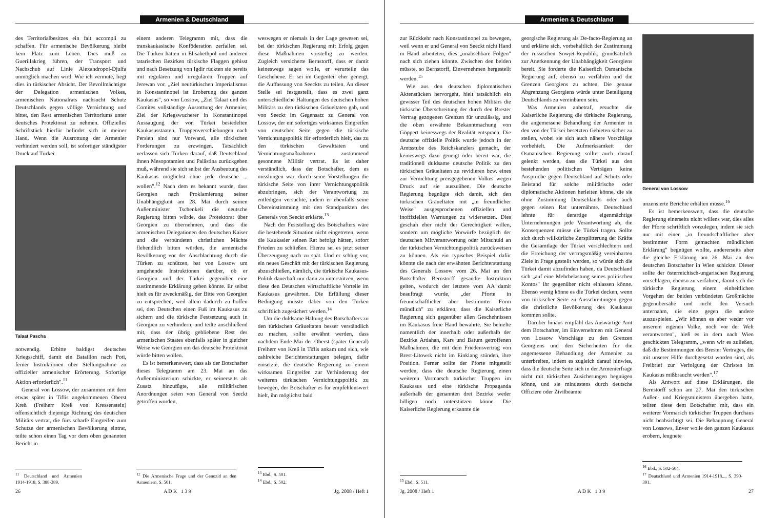Armenien & Deutschland
des Territorialbesitzes ein fait accompli zu schaffen. Für armenische Bevölkerung bleibt kein Platz zum Leben. Dies muß zu Guerillakrieg führen, der Transport und Nachschub auf Linie Alexandropol-Djulfa unmöglich machen wird. Wie ich vermute, liegt dies in türkischer Absicht. Der Bevollmächtigte der Delegation armenischen Volkes, armenischen Nationalrats nachsucht Schutz Deutschlands gegen völlige Vernichtung und bittet, den Rest armenischen Territoriums unter deutsches Protektorat zu nehmen. Offizielles Schriftstück hierfür befindet sich in meiner Hand. Wenn die Ausrottung der Armenier verhindert werden soll, ist sofortiger ständigster Druck auf Türkei
Talaat Pascha
notwendig. Erbitte baldigst deutsches Kriegsschiff, damit ein Bataillon nach Poti, ferner Instruktionen über Stellungnahme zu offizieller armenischer Erörterung. Sofortige Aktion erforderlich".<sup>11</sup>
General von Lossow, der zusammen mit dem etwas später in Tiflis angekommenen Oberst Kreß (Freiherr Kreß von Kressenstein) offensichtlich diejenige Richtung des deutschen Militärs vertrat, die fürs scharfe Eingreifen zum Schutze der armenischen Bevölkerung eintrat, teilte schon einen Tag vor dem oben genannten Bericht in
<sup>11</sup> Deutschland und Armenien 1914-1918, S. 388-389.
einem anderen Telegramm mit, dass die transkaukasische Konföderation zerfallen sei. Die Türken hätten in Elisabethpol und anderen tatarischen Bezirken türkische Flaggen gehisst und nach Besetzung von Igdir rückten sie bereits mit regulären und irregulären Truppen auf Jerewan vor. „Ziel neutürkischen Imperialismus in Konstantinopel ist Eroberung des ganzen Kaukasus", so von Lossow, „Ziel Talaat und des Comites vollständige Ausrottung der Armenier, Ziel der Kriegswucherer in Konstantinopel Aussaugung der von Türkei besiedelten Kaukasusstaaten. Truppenverschiebungen nach Persien sind nur Vorwand, alle türkischen Forderungen zu erzwingen. Tatsächlich verlassen sich Türken darauf, daß Deutschland ihnen Mesopotamien und Palästina zurückgeben muß, während sie sich selbst der Ausbeutung des Kaukasus möglichst ohne jede deutsche ... wollen".<sup>12</sup> Nach dem es bekannt wurde, dass Georgien nach Proklamierung seiner Unabhängigkeit am 28. Mai durch seinen Außenminister Tschenkeli die deutsche Regierung bitten würde, das Protektorat über Georgien zu übernehmen, und dass die armenischen Delegationen den deutschen Kaiser und die verbündeten christlichen Mächte flehendlich bitten würden, die armenische Bevölkerung vor der Abschlachtung durch die Türken zu schützen, bat von Lossow um umgehende Instruktionen darüber, ob er Georgien und der Türkei gegenüber eine zustimmende Erklärung geben könnte. Er selbst hielt es für zweckmäßig, der Bitte von Georgien zu entsprechen, weil allein dadurch zu hoffen sei, den Deutschen einen Fuß im Kaukasus zu sichern und die türkische Festsetzung auch in Georgien zu verhindern, und teilte anschließend mit, dass der übrig gebliebene Rest des armenischen Staates ebenfalls später in gleicher Weise wie Georgien um das deutsche Protektorat würde bitten wollen.
Es ist bemerkenswert, dass als der Botschafter dieses Telegramm am 23. Mai an das Außenministerium schickte, er seinerseits als Zusatz hinzufügte, alle militärischen Anordnungen seien von General von Seeckt getroffen worden,
<sup>12</sup> Die Armenische Frage und der Genozid an den Armeniern, S. 501.
weswegen er niemals in der Lage gewesen sei, bei der türkischen Regierung mit Erfolg gegen diese Maßnahmen vorstellig zu werden. Zugleich versicherte Bernstorff, dass er damit keineswegs sagen wolle, er verurteile das Geschehene. Er sei im Gegenteil eher geneigt, die Auffassung von Seeckts zu teilen. An dieser Stelle sei festgestellt, dass es zwei ganz unterschiedliche Haltungen des deutschen hohen Militärs zu den türkischen Gräueltaten gab, und von Seeckt im Gegensatz zu General von Lossow, der ein sofortiges wirksames Eingreifen von deutscher Seite gegen die türkische Vernichtungspolitik für erforderlich hielt, das zu den türkischen Gewalttaten und Vernichtungsmaßnahmen zustimmend gesonnene Militär vertrat. Es ist daher verständlich, dass der Botschafter, dem es misslungen war, durch seine Vorstellungen die türkische Seite von ihrer Vernichtungspolitik abzubringen, sich der Verantwortung zu entledigen versuchte, indem er ebenfalls seine Übereinstimmung mit den Standpunkten des Generals von Seeckt erklärte.<sup>13</sup>
Nach der Feststellung des Botschafters wäre die bestehende Situation nicht eingetreten, wenn die Kaukasier seinen Rat befolgt hätten, sofort Frieden zu schließen. Hierzu sei es jetzt seiner Überzeugung nach zu spät. Und er schlug vor, ein neues Geschäft mit der türkischen Regierung abzuschließen, nämlich, die türkische Kaukasus-Politik dauerhaft nur dann zu unterstützen, wenn diese den Deutschen wirtschaftliche Vorteile im Kaukasus gewährten. Die Erfüllung dieser Bedingung müsste dabei von den Türken schriftlich zugesichert werden.<sup>14</sup>
Um die duldsame Haltung des Botschafters zu den türkischen Gräueltaten besser verständlich zu machen, sollte erwähnt werden, dass nachdem Ende Mai der Oberst (später General) Freiherr von Kreß in Tiflis ankam und sich, wie zahlreiche Berichterstattungen belegen, dafür einsetzte, die deutsche Regierung zu einem wirksamen Eingreifen zur Verhinderung der weiteren türkischen Vernichtungspolitik zu bewegen, der Botschafter es für empfehlenswert hielt, ihn möglichst bald
<sup>13</sup> Ebd., S. 501.
<sup>14</sup> Ebd., S. 502.
26 A D K 1 3 9 Jg. 2008 / Heft 1
Armenien & Deutschland
zur Rückkehr nach Konstantinopel zu bewegen, weil wenn er und General von Seeckt nicht Hand in Hand arbeiteten, dies „unabsehbare Folgen" nach sich ziehen könnte. Zwischen den beiden müsste, so Bernstorff, Einvernehmen hergestellt werden.<sup>15</sup>
Wie aus den deutschen diplomatischen Aktenstücken hervorgeht, hielt tatsächlich ein gewisser Teil des deutschen hohen Militärs die türkische Überschreitung der durch den Brester Vertrag gezogenen Grenzen für unzulässig, und die oben erwähnte Bekanntmachung von Göppert keineswegs der Realität entsprach. Die deutsche offizielle Politik wurde jedoch in der Amtsstube des Reichskanzlers gemacht, der keineswegs dazu geneigt oder bereit war, die traditionell duldsame deutsche Politik zu den türkischen Gräueltaten zu revidieren bzw. eines zur Vernichtung preisgegebenen Volkes wegen Druck auf sie auszuüben. Die deutsche Regierung begnügte sich damit, sich den türkischen Gräueltaten mit „in freundlicher Weise" ausgesprochenen offiziellen und inoffiziellen Warnungen zu widersetzen. Dies geschah eher nicht der Gerechtigkeit willen, sondern um mögliche Vorwürfe bezüglich der deutschen Mitverantwortung oder Mitschuld an der türkischen Vernichtungspolitik zurückweisen zu können. Als ein typisches Beispiel dafür könnte die nach der erwähnten Berichterstattung des Generals Lossow vom 26. Mai an den Botschafter Bernstorff gesandte Instruktion gelten, wodurch der letztere vom AA damit beauftragt wurde, „der Pforte in freundschaftlicher aber bestimmter Form mündlich" zu erklären, dass die Kaiserliche Regierung sich gegenüber allen Geschehnissen im Kaukasus freie Hand bewahrte. Sie behielte namentlich der innerhalb oder außerhalb der Bezirke Ardahan, Kars und Batum getroffenen Maßnahmen, die mit dem Friedensvertrag von Brest-Litowsk nicht im Einklang stünden, ihre Position. Ferner sollte der Pforte mitgeteilt werden, dass die deutsche Regierung einen weiteren Vormarsch türkischer Truppen im Kaukasus und eine türkische Propaganda außerhalb der genannten drei Bezirke weder billigen noch unterstützen könne. Die Kaiserliche Regierung erkannte die
<sup>15</sup> Ebd., S. 511.
georgische Regierung als De-facto-Regierung an und erklärte sich, vorbehaltlich der Zustimmung der russischen Sowjet-Republik, grundsätzlich zur Anerkennung der Unabhängigkeit Georgiens bereit. Sie forderte die Kaiserlich Osmanische Regierung auf, ebenso zu verfahren und die Grenzen Georgiens zu achten. Die genaue Abgrenzung Georgiens würde unter Beteiligung Deutschlands zu vereinbaren sein.
Was Armenien anbetraf, ersuchte die Kaiserliche Regierung die türkische Regierung, die angemessene Behandlung der Armenier in den von der Türkei besetzten Gebieten sicher zu stellen, wobei sie sich auch nähere Vorschläge vorbehielt. Die Aufmerksamkeit der Osmanischen Regierung sollte auch darauf gelenkt werden, dass die Türkei aus den bestehenden politischen Verträgen keine Ansprüche gegen Deutschland auf Schutz oder Beistand für solche militärische oder diplomatische Aktionen herleiten könne, die sie ohne Zustimmung Deutschlands oder auch gegen seinen Rat unternähme. Deutschland lehnte für derartige eigenmächtige Unternehmungen jede Verantwortung ab, die Konsequenzen müsse die Türkei tragen. Sollte sich durch willkürliche Zersplitterung der Kräfte die Gesamtlage der Türkei verschlechtern und die Erreichung der vertragsmäßig vereinbarten Ziele in Frage gestellt werden, so würde sich die Türkei damit abzufinden haben, da Deutschland sich „auf eine Mehrbelastung seines politischen Kontos" ihr gegenüber nicht einlassen könne. Ebenso wenig könne es die Türkei decken, wenn von türkischer Seite zu Ausschreitungen gegen die christliche Bevölkerung des Kaukasus kommen sollte.
Darüber hinaus empfahl das Auswärtige Amt dem Botschafter, im Einvernehmen mit General von Lossow Vorschläge zu den Grenzen Georgiens und den Sicherheiten für die angemessene Behandlung der Armenier zu unterbreiten, indem es zugleich darauf hinwies, dass die deutsche Seite sich in der Armenierfrage nicht mit türkischen Zusicherungen begnügen könne, und sie mindestens durch deutsche Offiziere oder Zivilbeamte
General von Lossow
unzensierte Berichte erhalten müsse.<sup>16</sup>
Es ist bemerkenswert, dass die deutsche Regierung einerseits nicht willens war, dies alles der Pforte schriftlich vorzulegen, indem sie sich nur mit einer „in freundschaftlicher aber bestimmter Form gemachten mündlichen Erklärung" begnügen wollte, andererseits aber die gleiche Erklärung am 26. Mai an den deutschen Botschafter in Wien schickte. Dieser sollte der österreichisch-ungarischen Regierung vorschlagen, ebenso zu verfahren, damit sich die türkische Regierung einem einheitlichen Vorgehen der beiden verbündeten Großmächte gegenübersähe und nicht den Versuch unternahm, die eine gegen die andere auszuspielen. „Wir können es aber weder vor unserem eigenen Volke, noch vor der Welt verantworten", hieß es in dem nach Wien geschickten Telegramm, „wenn wir es zuließen, daß die Bestimmungen des Brester Vertrages, die mit unserer Hilfe durchgesetzt worden sind, als Freibrief zur Verfolgung der Christen im Kaukasus mißbraucht werden".<sup>17</sup>
Als Antwort auf diese Erklärungen, die Bernstorff schon am 27. Mai den türkischen Außen- und Kriegsministern übergeben hatte, teilten diese dem Botschafter mit, dass ein weiterer Vormarsch türkischer Truppen durchaus nicht beabsichtigt sei. Die Behauptung General von Lossows, Enver wolle den ganzen Kaukasus erobern, leugnete
<sup>16</sup> Ebd., S. 502-504.
<sup>17</sup> Deutschland und Armenien 1914-1918..., S. 390-391.
Jg. 2008 / Heft 1 A D K 1 3 9 27